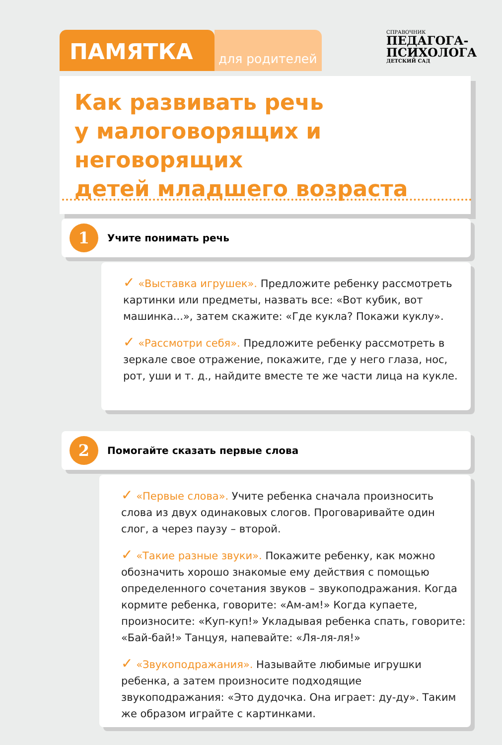ПАМЯТКА
для родителей
СПРАВОЧНИК
ПЕДАГОГА-
ПСИХОЛОГА
ДЕТСКИЙ САД
Как развивать речь
у малоговорящих и неговорящих
детей младшего возраста
1
Учите понимать речь
✓ «Выставка игрушек». Предложите ребенку рассмотреть картинки или предметы, назвать все: «Вот кубик, вот машинка...», затем скажите: «Где кукла? Покажи куклу».
✓ «Рассмотри себя». Предложите ребенку рассмотреть в зеркале свое отражение, покажите, где у него глаза, нос, рот, уши и т. д., найдите вместе те же части лица на кукле.
2
Помогайте сказать первые слова
✓ «Первые слова». Учите ребенка сначала произносить слова из двух одинаковых слогов. Проговаривайте один слог, а через паузу – второй.
✓ «Такие разные звуки». Покажите ребенку, как можно обозначить хорошо знакомые ему действия с помощью определенного сочетания звуков – звукоподражания. Когда кормите ребенка, говорите: «Ам-ам!» Когда купаете, произносите: «Куп-куп!» Укладывая ребенка спать, говорите: «Бай-бай!» Танцуя, напевайте: «Ля-ля-ля!»
✓ «Звукоподражания». Называйте любимые игрушки ребенка, а затем произносите подходящие звукоподражания: «Это дудочка. Она играет: ду-ду». Таким же образом играйте с картинками.